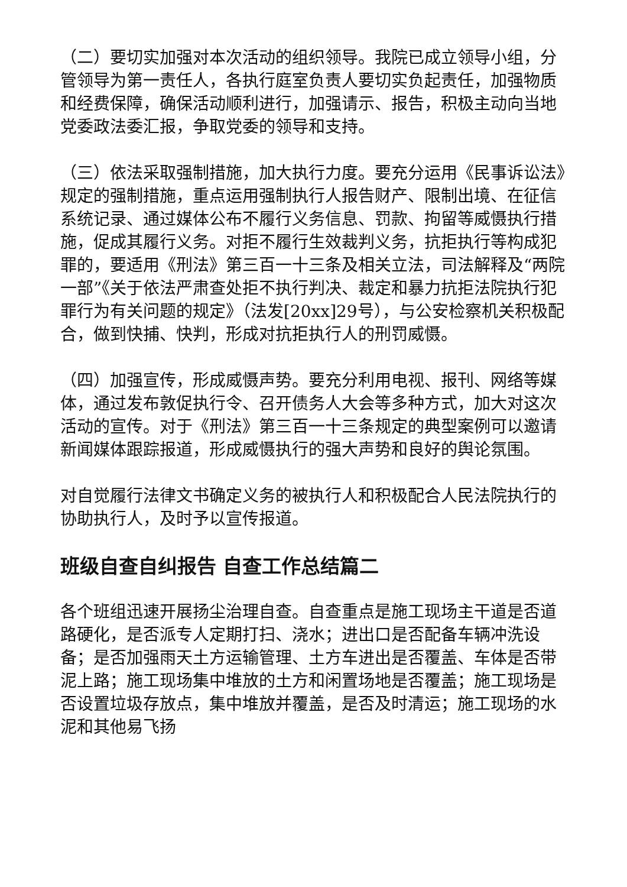（二）要切实加强对本次活动的组织领导。我院已成立领导小组，分管领导为第一责任人，各执行庭室负责人要切实负起责任，加强物质和经费保障，确保活动顺利进行，加强请示、报告，积极主动向当地党委政法委汇报，争取党委的领导和支持。
（三）依法采取强制措施，加大执行力度。要充分运用《民事诉讼法》规定的强制措施，重点运用强制执行人报告财产、限制出境、在征信系统记录、通过媒体公布不履行义务信息、罚款、拘留等威慑执行措施，促成其履行义务。对拒不履行生效裁判义务，抗拒执行等构成犯罪的，要适用《刑法》第三百一十三条及相关立法，司法解释及“两院一部”《关于依法严肃查处拒不执行判决、裁定和暴力抗拒法院执行犯罪行为有关问题的规定》（法发[20xx]29号），与公安检察机关积极配合，做到快捕、快判，形成对抗拒执行人的刑罚威慑。
（四）加强宣传，形成威慑声势。要充分利用电视、报刊、网络等媒体，通过发布敦促执行令、召开债务人大会等多种方式，加大对这次活动的宣传。对于《刑法》第三百一十三条规定的典型案例可以邀请新闻媒体跟踪报道，形成威慑执行的强大声势和良好的舆论氛围。
对自觉履行法律文书确定义务的被执行人和积极配合人民法院执行的协助执行人，及时予以宣传报道。
班级自查自纠报告 自查工作总结篇二
各个班组迅速开展扬尘治理自查。自查重点是施工现场主干道是否道路硬化，是否派专人定期打扫、浇水；进出口是否配备车辆冲洗设备；是否加强雨天土方运输管理、土方车进出是否覆盖、车体是否带泥上路；施工现场集中堆放的土方和闲置场地是否覆盖；施工现场是否设置垃圾存放点，集中堆放并覆盖，是否及时清运；施工现场的水泥和其他易飞扬